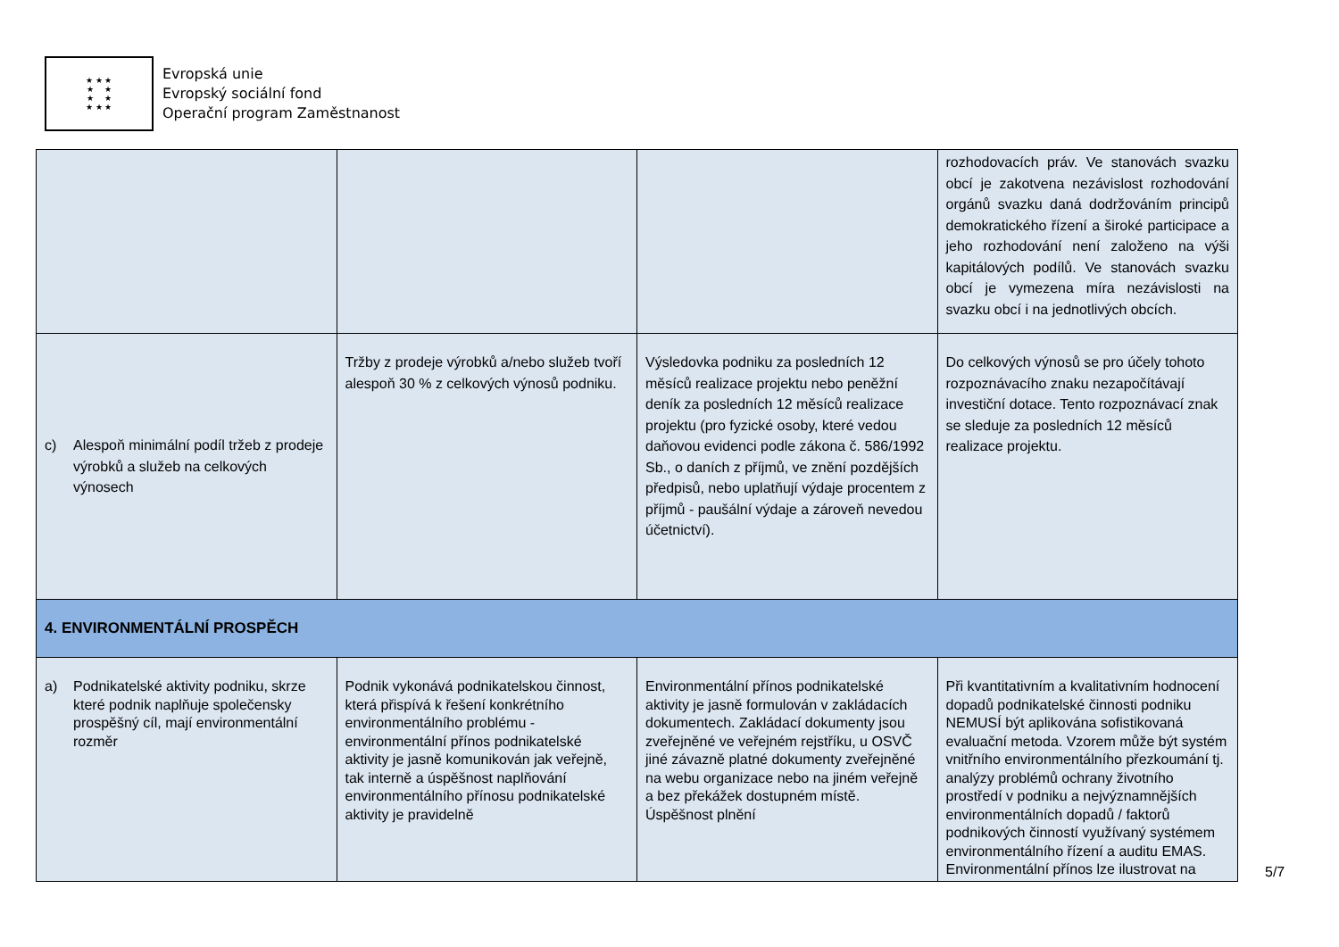★ ★ ★
★ ★
★ ★
★ ★ ★
Evropská unie
Evropský sociální fond
Operační program Zaměstnanost
| | | | rozhodovacích práv. Ve stanovách svazku obcí je zakotvena nezávislost rozhodování orgánů svazku daná dodržováním principů demokratického řízení a široké participace a jeho rozhodování není založeno na výši kapitálových podílů. Ve stanovách svazku obcí je vymezena míra nezávislosti na svazku obcí i na jednotlivých obcích. |
| c) Alespoň minimální podíl tržeb z prodeje výrobků a služeb na celkových výnosech | Tržby z prodeje výrobků a/nebo služeb tvoří alespoň 30 % z celkových výnosů podniku. | Výsledovka podniku za posledních 12 měsíců realizace projektu nebo peněžní deník za posledních 12 měsíců realizace projektu (pro fyzické osoby, které vedou daňovou evidenci podle zákona č. 586/1992 Sb., o daních z příjmů, ve znění pozdějších předpisů, nebo uplatňují výdaje procentem z příjmů - paušální výdaje a zároveň nevedou účetnictví). | Do celkových výnosů se pro účely tohoto rozpoznávacího znaku nezapočítávají investiční dotace. Tento rozpoznávací znak se sleduje za posledních 12 měsíců realizace projektu. |
| 4. ENVIRONMENTÁLNÍ PROSPĚCH | | | |
| a) Podnikatelské aktivity podniku, skrze které podnik naplňuje společensky prospěšný cíl, mají environmentální rozměr | Podnik vykonává podnikatelskou činnost, která přispívá k řešení konkrétního environmentálního problému - environmentální přínos podnikatelské aktivity je jasně komunikován jak veřejně, tak interně a úspěšnost naplňování environmentálního přínosu podnikatelské aktivity je pravidelně | Environmentální přínos podnikatelské aktivity je jasně formulován v zakládacích dokumentech. Zakládací dokumenty jsou zveřejněné ve veřejném rejstříku, u OSVČ jiné závazně platné dokumenty zveřejněné na webu organizace nebo na jiném veřejně a bez překážek dostupném místě. Úspěšnost plnění | Při kvantitativním a kvalitativním hodnocení dopadů podnikatelské činnosti podniku NEMUSÍ být aplikována sofistikovaná evaluační metoda. Vzorem může být systém vnitřního environmentálního přezkoumání tj. analýzy problémů ochrany životního prostředí v podniku a nejvýznamnějších environmentálních dopadů / faktorů podnikových činností využívaný systémem environmentálního řízení a auditu EMAS. Environmentální přínos lze ilustrovat na |
5/7